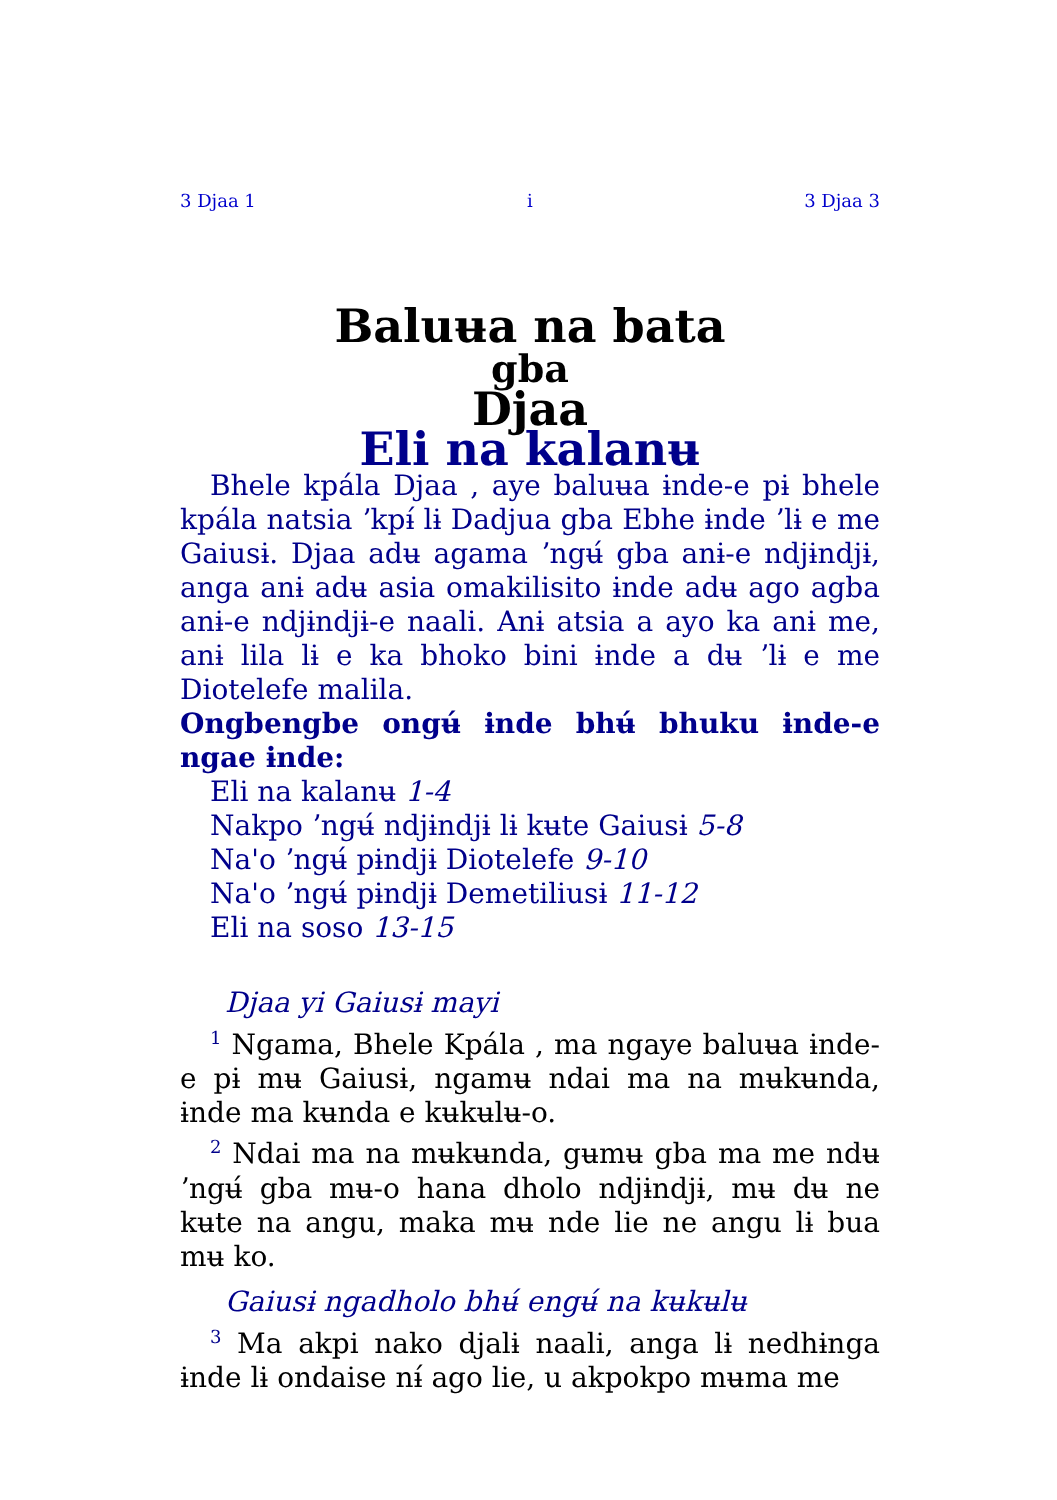3 Djaa 1 i 3 Djaa 3
Baluʉa na bata
gba
Djaa
Eli na kalanʉ
Bhele kpála Djaa , aye baluʉa ɨnde-e pɨ bhele kpála natsia ʼkpɨ́ lɨ Dadjua gba Ebhe ɨnde ʼlɨ e me Gaiusɨ. Djaa adʉ agama ʼngʉ́ gba anɨ-e ndjɨndjɨ, anga anɨ adʉ asia omakilisito ɨnde adʉ ago agba anɨ-e ndjɨndjɨ-e naali. Anɨ atsia a ayo ka anɨ me, anɨ lila lɨ e ka bhoko bini ɨnde a dʉ ʼlɨ e me Diotelefe malila.
Ongbengbe ongʉ́ ɨnde bhʉ́ bhuku ɨnde-e ngae ɨnde:
Eli na kalanʉ 1-4
Nakpo ʼngʉ́ ndjɨndjɨ lɨ kʉte Gaiusɨ 5-8
Na'o ʼngʉ́ pɨndjɨ Diotelefe 9-10
Na'o ʼngʉ́ pɨndjɨ Demetiliusɨ 11-12
Eli na soso 13-15
Djaa yi Gaiusɨ mayi
<sup>1</sup> Ngama, Bhele Kpála , ma ngaye baluʉa ɨnde-e pɨ mʉ Gaiusɨ, ngamʉ ndai ma na mʉkʉnda, ɨnde ma kʉnda e kʉkʉlʉ-o.
<sup>2</sup> Ndai ma na mʉkʉnda, gʉmʉ gba ma me ndʉ ʼngʉ́ gba mʉ-o hana dholo ndjɨndjɨ, mʉ dʉ ne kʉte na angu, maka mʉ nde lie ne angu lɨ bua mʉ ko.
Gaiusɨ ngadholo bhʉ́ engʉ́ na kʉkʉlʉ
<sup>3</sup> Ma akpi nako djalɨ naali, anga lɨ nedhɨnga ɨnde lɨ ondaise nɨ́ ago lie, u akpokpo mʉma me